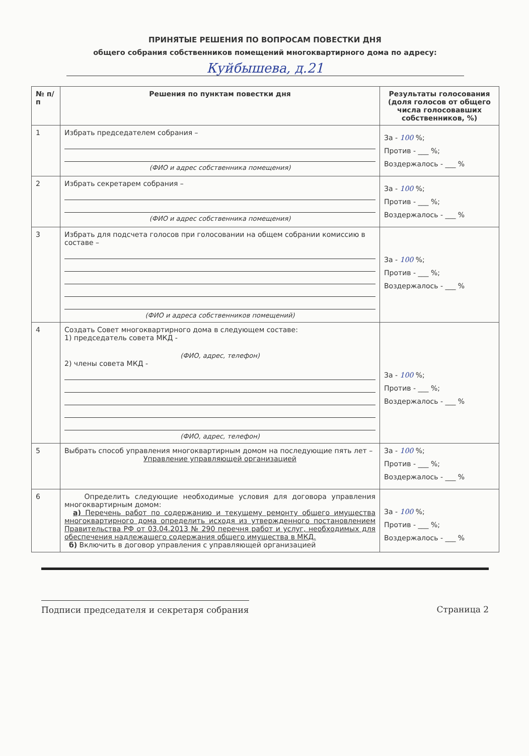ПРИНЯТЫЕ РЕШЕНИЯ ПО ВОПРОСАМ ПОВЕСТКИ ДНЯ
общего собрания собственников помещений многоквартирного дома по адресу:
Куйбышева, д.21
| № п/п | Решения по пунктам повестки дня | Результаты голосования (доля голосов от общего числа голосовавших собственников, %) |
| --- | --- | --- |
| 1 | Избрать председателем собрания – (ФИО и адрес собственника помещения) | За - 100 %; Против - ___ %; Воздержалось - ___ % |
| 2 | Избрать секретарем собрания – (ФИО и адрес собственника помещения) | За - 100 %; Против - ___ %; Воздержалось - ___ % |
| 3 | Избрать для подсчета голосов при голосовании на общем собрании комиссию в составе – (ФИО и адреса собственников помещений) | За - 100 %; Против - ___ %; Воздержалось - ___ % |
| 4 | Создать Совет многоквартирного дома в следующем составе: 1) председатель совета МКД - (ФИО, адрес, телефон) 2) члены совета МКД - (ФИО, адрес, телефон) | За - 100 %; Против - ___ %; Воздержалось - ___ % |
| 5 | Выбрать способ управления многоквартирным домом на последующие пять лет – Управление управляющей организацией | За - 100 %; Против - ___ %; Воздержалось - ___ % |
| 6 | Определить следующие необходимые условия для договора управления многоквартирным домом: а) Перечень работ по содержанию и текущему ремонту общего имущества многоквартирного дома определить исходя из утвержденного постановлением Правительства РФ от 03.04.2013 № 290 перечня работ и услуг, необходимых для обеспечения надлежащего содержания общего имущества в МКД. б) Включить в договор управления с управляющей организацией | За - 100 %; Против - ___ %; Воздержалось - ___ % |
Подписи председателя и секретаря собрания Страница 2